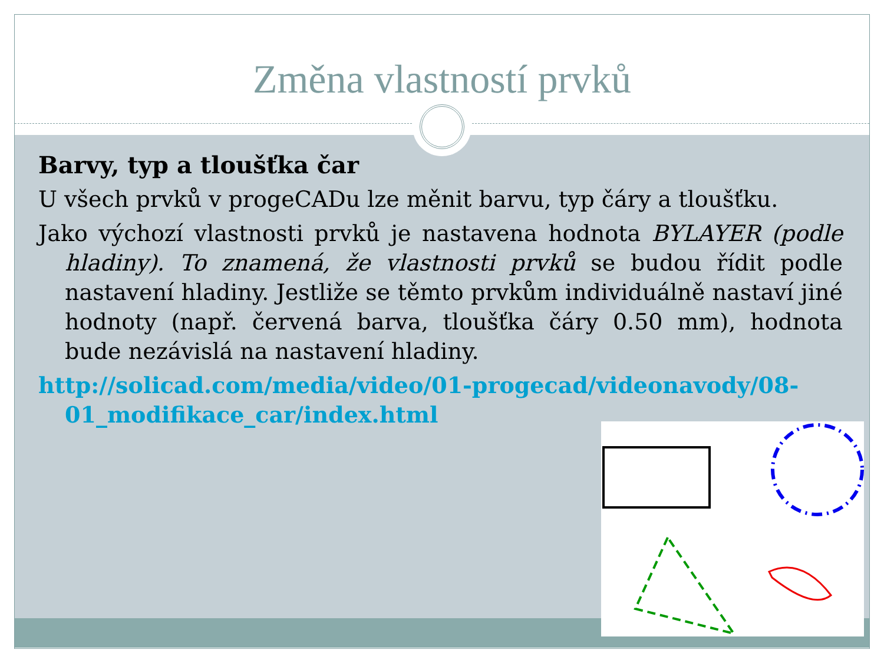Změna vlastností prvků
Barvy, typ a tloušťka čar
U všech prvků v progeCADu lze měnit barvu, typ čáry a tloušťku.
Jako výchozí vlastnosti prvků je nastavena hodnota BYLAYER (podle hladiny). To znamená, že vlastnosti prvků se budou řídit podle nastavení hladiny. Jestliže se těmto prvkům individuálně nastaví jiné hodnoty (např. červená barva, tloušťka čáry 0.50 mm), hodnota bude nezávislá na nastavení hladiny.
http://solicad.com/media/video/01-progecad/videonavody/08-01_modifikace_car/index.html